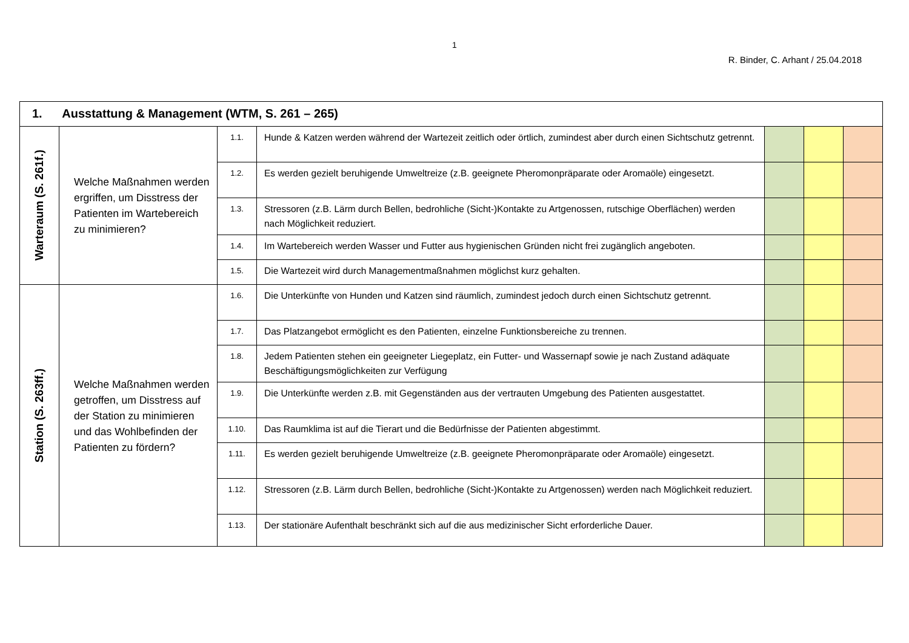1
R. Binder, C. Arhant / 25.04.2018
| 1. Ausstattung & Management (WTM, S. 261 – 265) | | | | | | |
| --- | --- | --- | --- | --- | --- | --- |
| Warteraum (S. 261f.) | Welche Maßnahmen werden ergriffen, um Disstress der Patienten im Wartebereich zu minimieren? | 1.1. | Hunde & Katzen werden während der Wartezeit zeitlich oder örtlich, zumindest aber durch einen Sichtschutz getrennt. | | | |
| | | 1.2. | Es werden gezielt beruhigende Umweltreize (z.B. geeignete Pheromonpräparate oder Aromaöle) eingesetzt. | | | |
| | | 1.3. | Stressoren (z.B. Lärm durch Bellen, bedrohliche (Sicht-)Kontakte zu Artgenossen, rutschige Oberflächen) werden nach Möglichkeit reduziert. | | | |
| | | 1.4. | Im Wartebereich werden Wasser und Futter aus hygienischen Gründen nicht frei zugänglich angeboten. | | | |
| | | 1.5. | Die Wartezeit wird durch Managementmaßnahmen möglichst kurz gehalten. | | | |
| Station (S. 263ff.) | Welche Maßnahmen werden getroffen, um Disstress auf der Station zu minimieren und das Wohlbefinden der Patienten zu fördern? | 1.6. | Die Unterkünfte von Hunden und Katzen sind räumlich, zumindest jedoch durch einen Sichtschutz getrennt. | | | |
| | | 1.7. | Das Platzangebot ermöglicht es den Patienten, einzelne Funktionsbereiche zu trennen. | | | |
| | | 1.8. | Jedem Patienten stehen ein geeigneter Liegeplatz, ein Futter- und Wassernapf sowie je nach Zustand adäquate Beschäftigungsmöglichkeiten zur Verfügung | | | |
| | | 1.9. | Die Unterkünfte werden z.B. mit Gegenständen aus der vertrauten Umgebung des Patienten ausgestattet. | | | |
| | | 1.10. | Das Raumklima ist auf die Tierart und die Bedürfnisse der Patienten abgestimmt. | | | |
| | | 1.11. | Es werden gezielt beruhigende Umweltreize (z.B. geeignete Pheromonpräparate oder Aromaöle) eingesetzt. | | | |
| | | 1.12. | Stressoren (z.B. Lärm durch Bellen, bedrohliche (Sicht-)Kontakte zu Artgenossen) werden nach Möglichkeit reduziert. | | | |
| | | 1.13. | Der stationäre Aufenthalt beschränkt sich auf die aus medizinischer Sicht erforderliche Dauer. | | | |